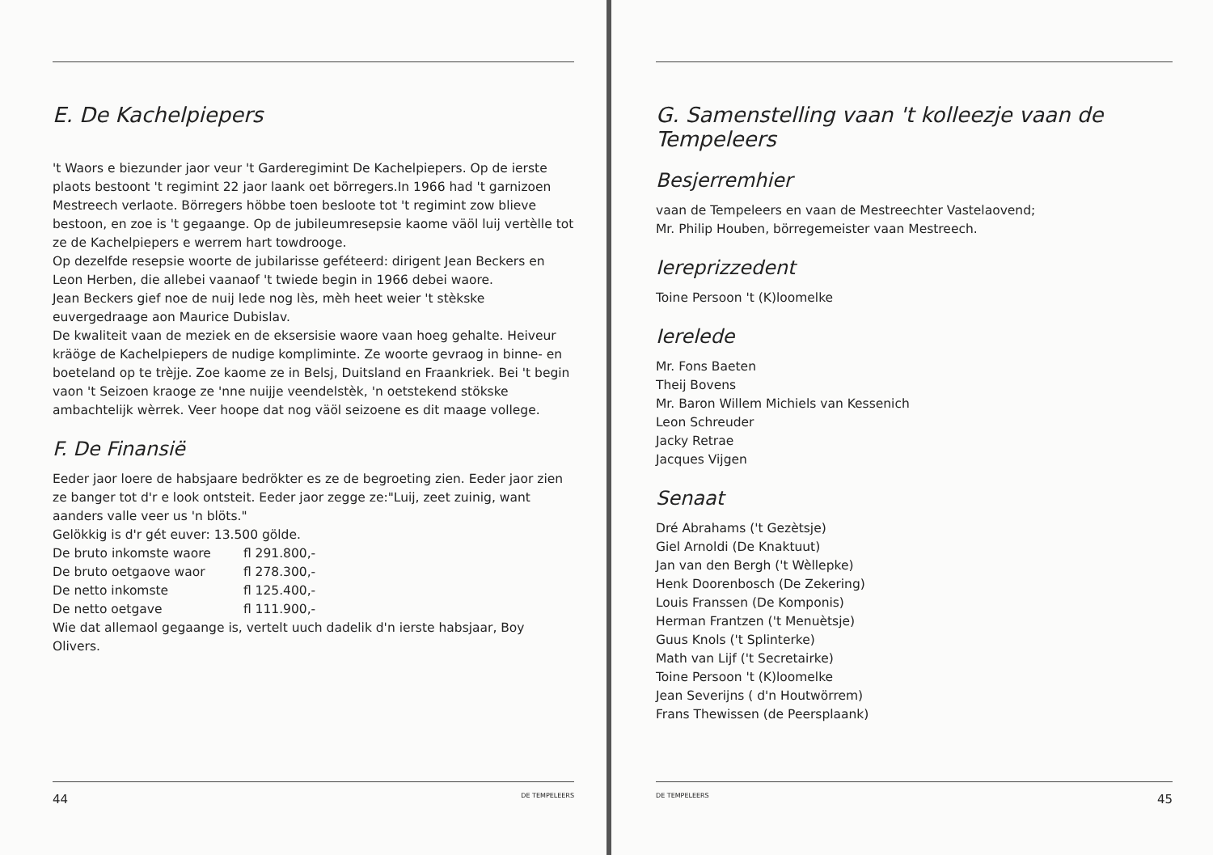E. De Kachelpiepers
't Waors e biezunder jaor veur 't Garderegimint De Kachelpiepers. Op de ierste plaots bestoont 't regimint 22 jaor laank oet börregers.In 1966 had 't garnizoen Mestreech verlaote. Börregers höbbe toen besloote tot 't regimint zow blieve bestoon, en zoe is 't gegaange. Op de jubileumresepsie kaome väöl luij vertèlle tot ze de Kachelpiepers e werrem hart towdrooge.
Op dezelfde resepsie woorte de jubilarisse geféteerd: dirigent Jean Beckers en Leon Herben, die allebei vaanaof 't twiede begin in 1966 debei waore.
Jean Beckers gief noe de nuij lede nog lès, mèh heet weier 't stèkske euvergedraage aon Maurice Dubislav.
De kwaliteit vaan de meziek en de eksersisie waore vaan hoeg gehalte. Heiveur kräöge de Kachelpiepers de nudige kompliminte. Ze woorte gevraog in binne- en boeteland op te trèjje. Zoe kaome ze in Belsj, Duitsland en Fraankriek. Bei 't begin vaon 't Seizoen kraoge ze 'nne nuijje veendelstèk, 'n oetstekend stökske ambachtelijk wèrrek. Veer hoope dat nog väöl seizoene es dit maage vollege.
F. De Finansië
Eeder jaor loere de habsjaare bedrökter es ze de begroeting zien. Eeder jaor zien ze banger tot d'r e look ontsteit. Eeder jaor zegge ze:"Luij, zeet zuinig, want aanders valle veer us 'n blöts."
Gelökkig is d'r gét euver: 13.500 gölde.
| De bruto inkomste waore | fl 291.800,- |
| De bruto oetgaove waor | fl 278.300,- |
| De netto inkomste | fl 125.400,- |
| De netto oetgave | fl 111.900,- |
Wie dat allemaol gegaange is, vertelt uuch dadelik d'n ierste habsjaar, Boy Olivers.
44 DE TEMPELEERS
G. Samenstelling vaan 't kolleezje vaan de Tempeleers
Besjerremhier
vaan de Tempeleers en vaan de Mestreechter Vastelaovend;
Mr. Philip Houben, börregemeister vaan Mestreech.
Iereprizzedent
Toine Persoon 't (K)loomelke
Ierelede
Mr. Fons Baeten
Theij Bovens
Mr. Baron Willem Michiels van Kessenich
Leon Schreuder
Jacky Retrae
Jacques Vijgen
Senaat
Dré Abrahams ('t Gezètsje)
Giel Arnoldi (De Knaktuut)
Jan van den Bergh ('t Wèllepke)
Henk Doorenbosch (De Zekering)
Louis Franssen (De Komponis)
Herman Frantzen ('t Menuètsje)
Guus Knols ('t Splinterke)
Math van Lijf ('t Secretairke)
Toine Persoon 't (K)loomelke
Jean Severijns ( d'n Houtwörrem)
Frans Thewissen (de Peersplaank)
DE TEMPELEERS 45